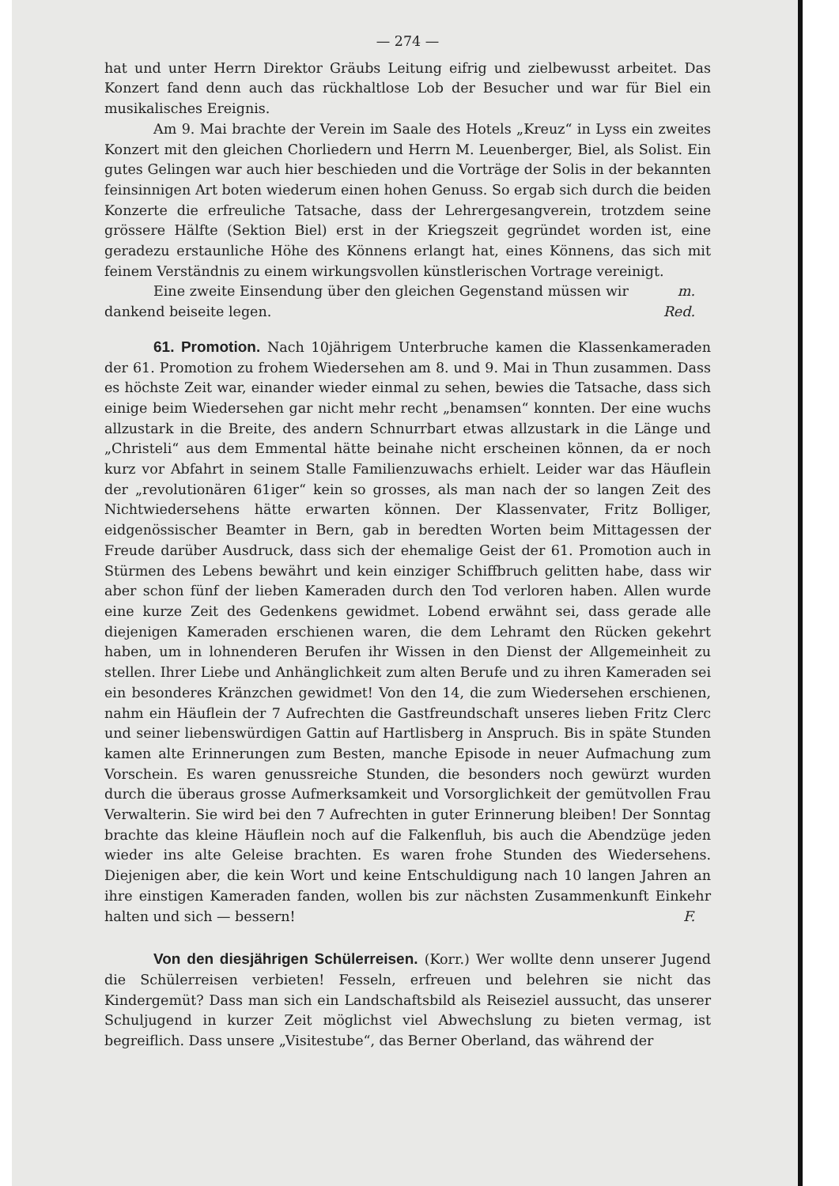— 274 —
hat und unter Herrn Direktor Gräubs Leitung eifrig und zielbewusst arbeitet. Das Konzert fand denn auch das rückhaltlose Lob der Besucher und war für Biel ein musikalisches Ereignis.
Am 9. Mai brachte der Verein im Saale des Hotels „Kreuz“ in Lyss ein zweites Konzert mit den gleichen Chorliedern und Herrn M. Leuenberger, Biel, als Solist. Ein gutes Gelingen war auch hier beschieden und die Vorträge der Solis in der bekannten feinsinnigen Art boten wiederum einen hohen Genuss. So ergab sich durch die beiden Konzerte die erfreuliche Tatsache, dass der Lehrergesangverein, trotzdem seine grössere Hälfte (Sektion Biel) erst in der Kriegszeit gegründet worden ist, eine geradezu erstaunliche Höhe des Könnens erlangt hat, eines Könnens, das sich mit feinem Verständnis zu einem wirkungsvollen künstlerischen Vortrage vereinigt. m.
Eine zweite Einsendung über den gleichen Gegenstand müssen wir dankend beiseite legen. Red.
61. Promotion. Nach 10jährigem Unterbruche kamen die Klassenkameraden der 61. Promotion zu frohem Wiedersehen am 8. und 9. Mai in Thun zusammen. Dass es höchste Zeit war, einander wieder einmal zu sehen, bewies die Tatsache, dass sich einige beim Wiedersehen gar nicht mehr recht „benamsen“ konnten. Der eine wuchs allzustark in die Breite, des andern Schnurrbart etwas allzustark in die Länge und „Christeli“ aus dem Emmental hätte beinahe nicht erscheinen können, da er noch kurz vor Abfahrt in seinem Stalle Familienzuwachs erhielt. Leider war das Häuflein der „revolutionären 61iger“ kein so grosses, als man nach der so langen Zeit des Nichtwiedersehens hätte erwarten können. Der Klassenvater, Fritz Bolliger, eidgenössischer Beamter in Bern, gab in beredten Worten beim Mittagessen der Freude darüber Ausdruck, dass sich der ehemalige Geist der 61. Promotion auch in Stürmen des Lebens bewährt und kein einziger Schiffbruch gelitten habe, dass wir aber schon fünf der lieben Kameraden durch den Tod verloren haben. Allen wurde eine kurze Zeit des Gedenkens gewidmet. Lobend erwähnt sei, dass gerade alle diejenigen Kameraden erschienen waren, die dem Lehramt den Rücken gekehrt haben, um in lohnenderen Berufen ihr Wissen in den Dienst der Allgemeinheit zu stellen. Ihrer Liebe und Anhänglichkeit zum alten Berufe und zu ihren Kameraden sei ein besonderes Kränzchen gewidmet! Von den 14, die zum Wiedersehen erschienen, nahm ein Häuflein der 7 Aufrechten die Gastfreundschaft unseres lieben Fritz Clerc und seiner liebenswürdigen Gattin auf Hartlisberg in Anspruch. Bis in späte Stunden kamen alte Erinnerungen zum Besten, manche Episode in neuer Aufmachung zum Vorschein. Es waren genussreiche Stunden, die besonders noch gewürzt wurden durch die überaus grosse Aufmerksamkeit und Vorsorglichkeit der gemütvollen Frau Verwalterin. Sie wird bei den 7 Aufrechten in guter Erinnerung bleiben! Der Sonntag brachte das kleine Häuflein noch auf die Falkenfluh, bis auch die Abendzüge jeden wieder ins alte Geleise brachten. Es waren frohe Stunden des Wiedersehens. Diejenigen aber, die kein Wort und keine Entschuldigung nach 10 langen Jahren an ihre einstigen Kameraden fanden, wollen bis zur nächsten Zusammenkunft Einkehr halten und sich — bessern! F.
Von den diesjährigen Schülerreisen. (Korr.) Wer wollte denn unserer Jugend die Schülerreisen verbieten! Fesseln, erfreuen und belehren sie nicht das Kindergemüt? Dass man sich ein Landschaftsbild als Reiseziel aussucht, das unserer Schuljugend in kurzer Zeit möglichst viel Abwechslung zu bieten vermag, ist begreiflich. Dass unsere „Visitestube“, das Berner Oberland, das während der